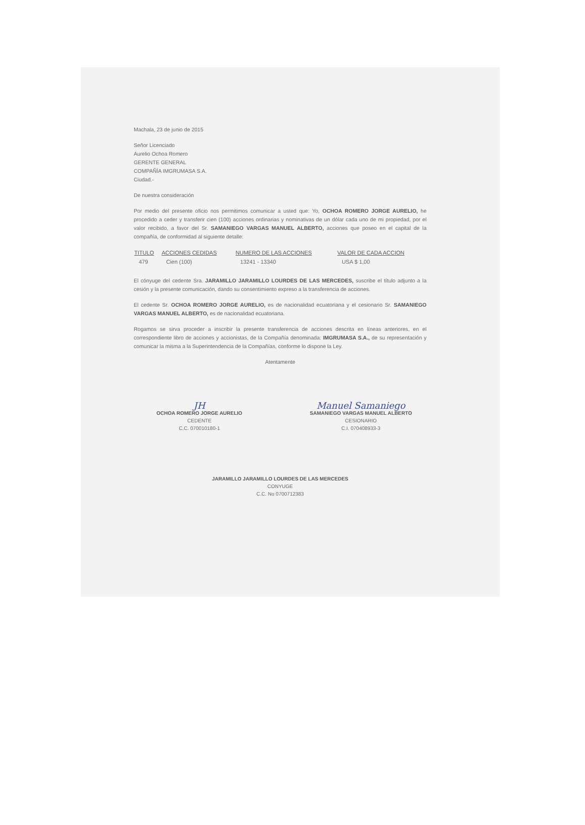Machala, 23 de junio de 2015
Señor Licenciado
Aurelio Ochoa Romero
GERENTE GENERAL
COMPAÑÍA IMGRUMASA S.A.
Ciudad.-
De nuestra consideración
Por medio del presente oficio nos permitimos comunicar a usted que: Yo, OCHOA ROMERO JORGE AURELIO, he procedido a ceder y transferir cien (100) acciones ordinarias y nominativas de un dólar cada uno de mi propiedad, por el valor recibido, a favor del Sr. SAMANIEGO VARGAS MANUEL ALBERTO, acciones que poseo en el capital de la compañía, de conformidad al siguiente detalle:
| TITULO | ACCIONES CEDIDAS | NUMERO DE LAS ACCIONES | VALOR DE CADA ACCION |
| --- | --- | --- | --- |
| 479 | Cien (100) | 13241 - 13340 | USA $ 1,00 |
El cónyuge del cedente Sra. JARAMILLO JARAMILLO LOURDES DE LAS MERCEDES, suscribe el título adjunto a la cesión y la presente comunicación, dando su consentimiento expreso a la transferencia de acciones.
El cedente Sr. OCHOA ROMERO JORGE AURELIO, es de nacionalidad ecuatoriana y el cesionario Sr. SAMANIEGO VARGAS MANUEL ALBERTO, es de nacionalidad ecuatoriana.
Rogamos se sirva proceder a inscribir la presente transferencia de acciones descrita en líneas anteriores, en el correspondiente libro de acciones y accionistas, de la Compañía denominada: IMGRUMASA S.A., de su representación y comunicar la misma a la Superintendencia de la Compañías, conforme lo dispone la Ley.
Atentamente
JH
OCHOA ROMERO JORGE AURELIO
CEDENTE
C.C. 070010180-1
Manuel Samaniego
SAMANIEGO VARGAS MANUEL ALBERTO
CESIONARIO
C.I. 070408933-3
JARAMILLO JARAMILLO LOURDES DE LAS MERCEDES
CONYUGE
C.C. No 0700712383